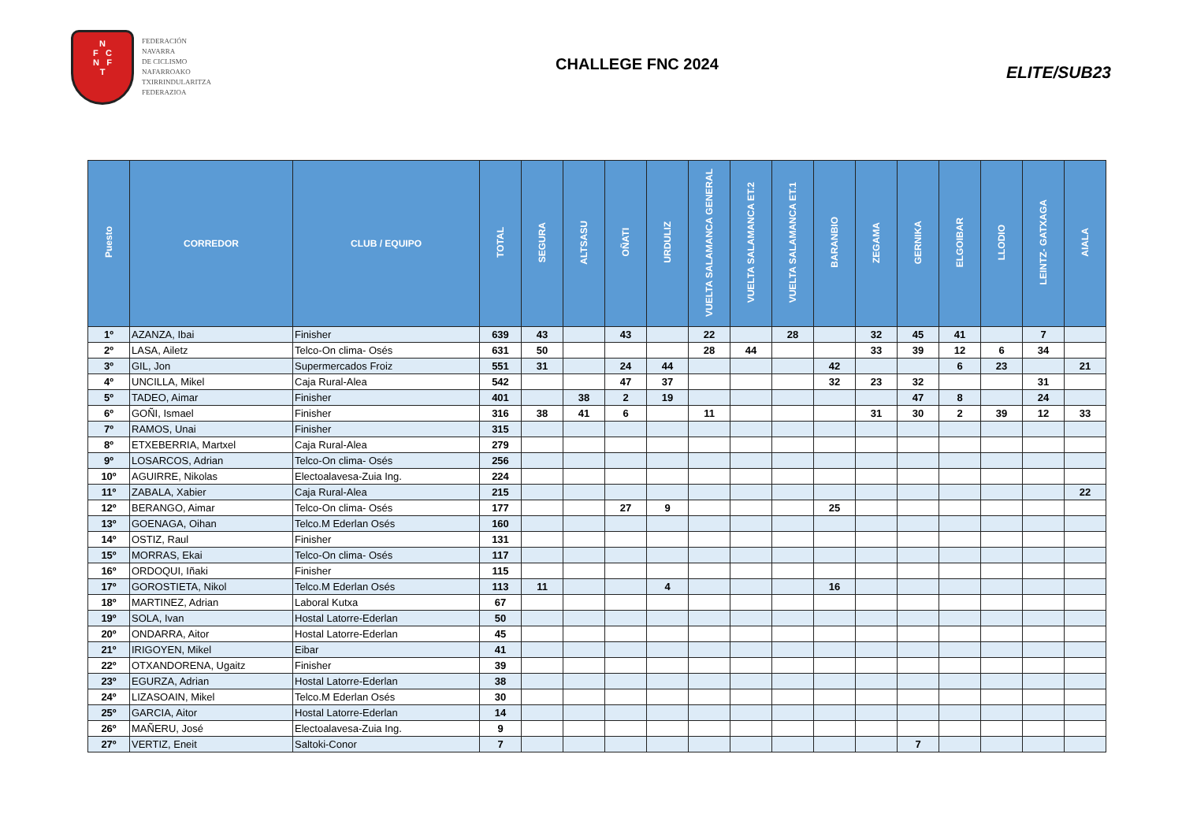N
F C
N F
T
FEDERACIÓN
NAVARRA
DE CICLISMO
NAFARROAKO
TXIRRINDULARITZA
FEDERAZIOA
CHALLEGE FNC 2024
ELITE/SUB23
| Puesto | CORREDOR | CLUB / EQUIPO | TOTAL | SEGURA | ALTSASU | OÑATI | URDULIZ | VUELTA SALAMANCA GENERAL | VUELTA SALAMANCA ET.2 | VUELTA SALAMANCA ET.1 | BARANBIO | ZEGAMA | GERNIKA | ELGOIBAR | LLODIO | LEINTZ- GATXAGA | AIALA |
| --- | --- | --- | --- | --- | --- | --- | --- | --- | --- | --- | --- | --- | --- | --- | --- | --- | --- |
| 1º | AZANZA, Ibai | Finisher | 639 | 43 | | 43 | | 22 | | 28 | | 32 | 45 | 41 | | 7 | |
| 2º | LASA, Ailetz | Telco-On clima- Osés | 631 | 50 | | | | 28 | 44 | | | 33 | 39 | 12 | 6 | 34 | |
| 3º | GIL, Jon | Supermercados Froiz | 551 | 31 | | 24 | 44 | | | | 42 | | | 6 | 23 | | 21 |
| 4º | UNCILLA, Mikel | Caja Rural-Alea | 542 | | | 47 | 37 | | | | 32 | 23 | 32 | | | 31 | |
| 5º | TADEO, Aimar | Finisher | 401 | | 38 | 2 | 19 | | | | | | 47 | 8 | | 24 | |
| 6º | GOÑI, Ismael | Finisher | 316 | 38 | 41 | 6 | | 11 | | | | 31 | 30 | 2 | 39 | 12 | 33 |
| 7º | RAMOS, Unai | Finisher | 315 | | | | | | | | | | | | | | |
| 8º | ETXEBERRIA, Martxel | Caja Rural-Alea | 279 | | | | | | | | | | | | | | |
| 9º | LOSARCOS, Adrian | Telco-On clima- Osés | 256 | | | | | | | | | | | | | | |
| 10º | AGUIRRE, Nikolas | Electoalavesa-Zuia Ing. | 224 | | | | | | | | | | | | | | |
| 11º | ZABALA, Xabier | Caja Rural-Alea | 215 | | | | | | | | | | | | | | 22 |
| 12º | BERANGO, Aimar | Telco-On clima- Osés | 177 | | | 27 | 9 | | | | 25 | | | | | | |
| 13º | GOENAGA, Oihan | Telco.M Ederlan Osés | 160 | | | | | | | | | | | | | | |
| 14º | OSTIZ, Raul | Finisher | 131 | | | | | | | | | | | | | | |
| 15º | MORRAS, Ekai | Telco-On clima- Osés | 117 | | | | | | | | | | | | | | |
| 16º | ORDOQUI, Iñaki | Finisher | 115 | | | | | | | | | | | | | | |
| 17º | GOROSTIETA, Nikol | Telco.M Ederlan Osés | 113 | 11 | | | 4 | | | | 16 | | | | | | |
| 18º | MARTINEZ, Adrian | Laboral Kutxa | 67 | | | | | | | | | | | | | | |
| 19º | SOLA, Ivan | Hostal Latorre-Ederlan | 50 | | | | | | | | | | | | | | |
| 20º | ONDARRA, Aitor | Hostal Latorre-Ederlan | 45 | | | | | | | | | | | | | | |
| 21º | IRIGOYEN, Mikel | Eibar | 41 | | | | | | | | | | | | | | |
| 22º | OTXANDORENA, Ugaitz | Finisher | 39 | | | | | | | | | | | | | | |
| 23º | EGURZA, Adrian | Hostal Latorre-Ederlan | 38 | | | | | | | | | | | | | | |
| 24º | LIZASOAIN, Mikel | Telco.M Ederlan Osés | 30 | | | | | | | | | | | | | | |
| 25º | GARCIA, Aitor | Hostal Latorre-Ederlan | 14 | | | | | | | | | | | | | | |
| 26º | MAÑERU, José | Electoalavesa-Zuia Ing. | 9 | | | | | | | | | | | | | | |
| 27º | VERTIZ, Eneit | Saltoki-Conor | 7 | | | | | | | | | | 7 | | | | |